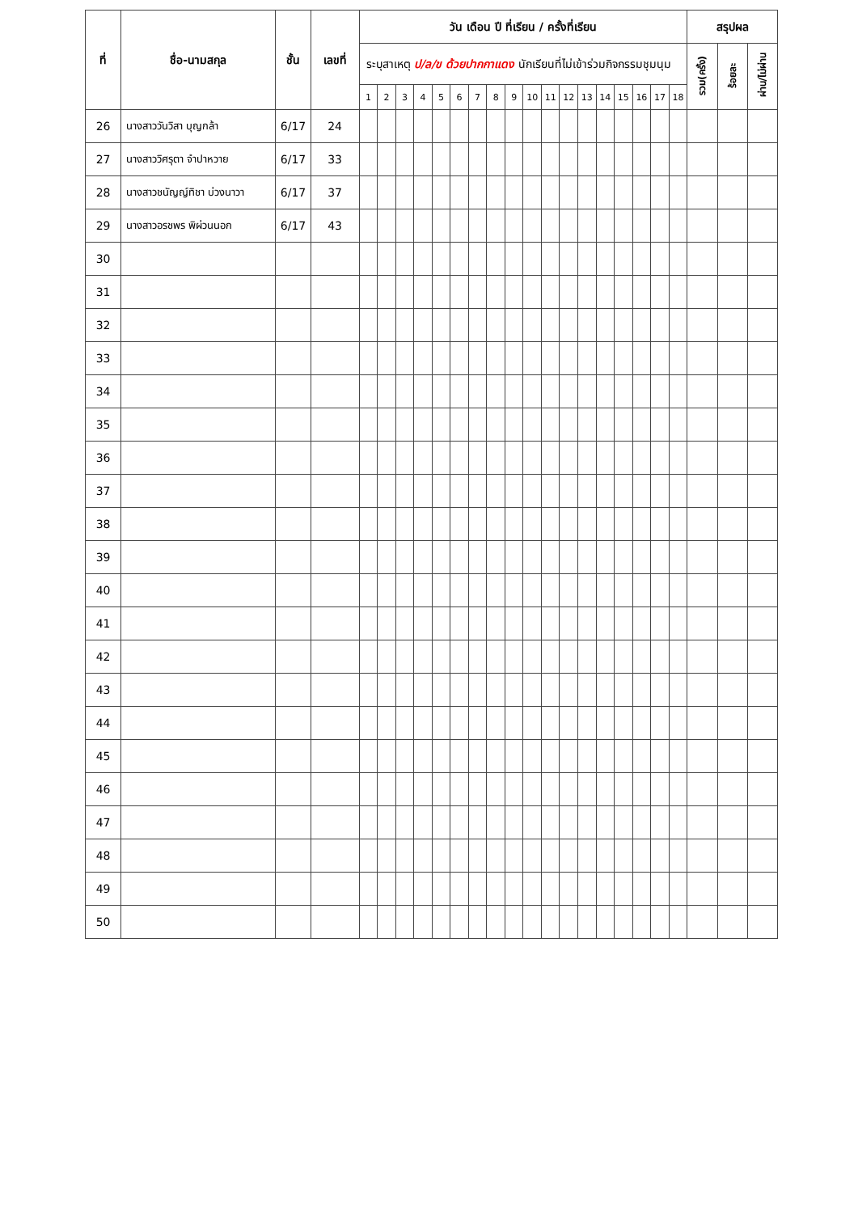| ที่ | ชื่อ-นามสกุล | ชั้น | เลขที่ | วัน เดือน ปี ที่เรียน / ครั้งที่เรียน | | | | | | | | | | | | | | | | | | สรุปผล | | |
| --- | --- | --- | --- | --- | --- | --- | --- | --- | --- | --- | --- | --- | --- | --- | --- | --- | --- | --- | --- | --- | --- | --- | --- | --- |
| | | | | ระบุสาเหตุ ป/ล/ข ด้วยปากกาแดง นักเรียนที่ไม่เข้าร่วมกิจกรรมชุมนุม | | | | | | | | | | | | | | | | | | รวม(ครั้ง) | ร้อยละ | ผ่าน/ไม่ผ่าน |
| | | | | 1 | 2 | 3 | 4 | 5 | 6 | 7 | 8 | 9 | 10 | 11 | 12 | 13 | 14 | 15 | 16 | 17 | 18 | | | |
| 26 | นางสาววันวิสา บุญกล้า | 6/17 | 24 | | | | | | | | | | | | | | | | | | | | | |
| 27 | นางสาววิศรุตา จำปาหวาย | 6/17 | 33 | | | | | | | | | | | | | | | | | | | | | |
| 28 | นางสาวชนัญญ์ทิชา บ่วงนาวา | 6/17 | 37 | | | | | | | | | | | | | | | | | | | | | |
| 29 | นางสาวอรชพร พิผ่วนนอก | 6/17 | 43 | | | | | | | | | | | | | | | | | | | | | |
| 30 | | | | | | | | | | | | | | | | | | | | | | | | |
| 31 | | | | | | | | | | | | | | | | | | | | | | | | |
| 32 | | | | | | | | | | | | | | | | | | | | | | | | |
| 33 | | | | | | | | | | | | | | | | | | | | | | | | |
| 34 | | | | | | | | | | | | | | | | | | | | | | | | |
| 35 | | | | | | | | | | | | | | | | | | | | | | | | |
| 36 | | | | | | | | | | | | | | | | | | | | | | | | |
| 37 | | | | | | | | | | | | | | | | | | | | | | | | |
| 38 | | | | | | | | | | | | | | | | | | | | | | | | |
| 39 | | | | | | | | | | | | | | | | | | | | | | | | |
| 40 | | | | | | | | | | | | | | | | | | | | | | | | |
| 41 | | | | | | | | | | | | | | | | | | | | | | | | |
| 42 | | | | | | | | | | | | | | | | | | | | | | | | |
| 43 | | | | | | | | | | | | | | | | | | | | | | | | |
| 44 | | | | | | | | | | | | | | | | | | | | | | | | |
| 45 | | | | | | | | | | | | | | | | | | | | | | | | |
| 46 | | | | | | | | | | | | | | | | | | | | | | | | |
| 47 | | | | | | | | | | | | | | | | | | | | | | | | |
| 48 | | | | | | | | | | | | | | | | | | | | | | | | |
| 49 | | | | | | | | | | | | | | | | | | | | | | | | |
| 50 | | | | | | | | | | | | | | | | | | | | | | | | |